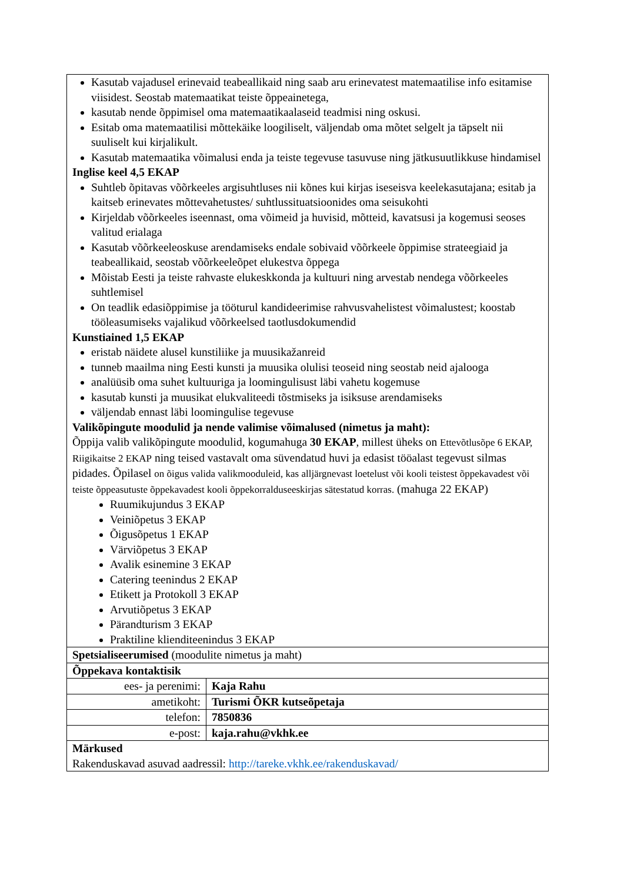| Kasutab vajadusel erinevaid teabeallikaid ning saab aru erinevatest matemaatilise info esitamise viisidest. Seostab matemaatikat teiste õppeainetega, kasutab nende õppimisel oma matemaatikaalaseid teadmisi ning oskusi. Esitab oma matemaatilisi mõttekäike loogiliselt, väljendab oma mõtet selgelt ja täpselt nii suuliselt kui kirjalikult. Kasutab matemaatika võimalusi enda ja teiste tegevuse tasuvuse ning jätkusuutlikkuse hindamisel Inglise keel 4,5 EKAP Suhtleb õpitavas võõrkeeles argisuhtluses nii kõnes kui kirjas iseseisva keelekasutajana; esitab ja kaitseb erinevates mõttevahetustes/ suhtlussituatsioonides oma seisukohti Kirjeldab võõrkeeles iseennast, oma võimeid ja huvisid, mõtteid, kavatsusi ja kogemusi seoses valitud erialaga Kasutab võõrkeeleoskuse arendamiseks endale sobivaid võõrkeele õppimise strateegiaid ja teabeallikaid, seostab võõrkeeleõpet elukestva õppega Mõistab Eesti ja teiste rahvaste elukeskkonda ja kultuuri ning arvestab nendega võõrkeeles suhtlemisel On teadlik edasiõppimise ja tööturul kandideerimise rahvusvahelistest võimalustest; koostab tööleasumiseks vajalikud võõrkeelsed taotlusdokumendid Kunstiained 1,5 EKAP eristab näidete alusel kunstiliike ja muusikažanreid tunneb maailma ning Eesti kunsti ja muusika olulisi teoseid ning seostab neid ajalooga analüüsib oma suhet kultuuriga ja loomingulisust läbi vahetu kogemuse kasutab kunsti ja muusikat elukvaliteedi tõstmiseks ja isiksuse arendamiseks väljendab ennast läbi loomingulise tegevuse Valikõpingute moodulid ja nende valimise võimalused (nimetus ja maht): Õppija valib valikõpingute moodulid, kogumahuga 30 EKAP , millest üheks on Ettevõtlusõpe 6 EKAP, Riigikaitse 2 EKAP ning teised vastavalt oma süvendatud huvi ja edasist tööalast tegevust silmas pidades. Õpilasel on õigus valida valikmooduleid, kas alljärgnevast loetelust või kooli teistest õppekavadest või teiste õppeasutuste õppekavadest kooli õppekorralduseeskirjas sätestatud korras. (mahuga 22 EKAP) Ruumikujundus 3 EKAP Veiniõpetus 3 EKAP Õigusõpetus 1 EKAP Värviõpetus 3 EKAP Avalik esinemine 3 EKAP Catering teenindus 2 EKAP Etikett ja Protokoll 3 EKAP Arvutiõpetus 3 EKAP Pärandturism 3 EKAP Praktiline klienditeenindus 3 EKAP | |
| Spetsialiseerumised (moodulite nimetus ja maht) | |
| Õppekava kontaktisik | |
| ees- ja perenimi: | Kaja Rahu |
| ametikoht: | Turismi ÕKR kutseõpetaja |
| telefon: | 7850836 |
| e-post: | kaja.rahu@vkhk.ee |
| Märkused Rakenduskavad asuvad aadressil: http://tareke.vkhk.ee/rakenduskavad/ | |